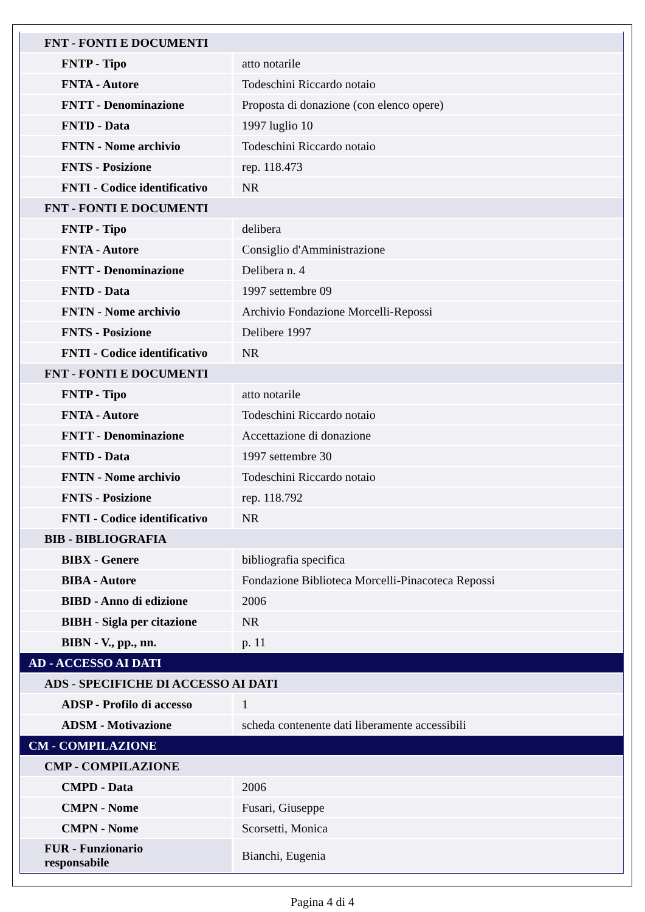| FNT - FONTI E DOCUMENTI | |
| FNTP - Tipo | atto notarile |
| FNTA - Autore | Todeschini Riccardo notaio |
| FNTT - Denominazione | Proposta di donazione (con elenco opere) |
| FNTD - Data | 1997 luglio 10 |
| FNTN - Nome archivio | Todeschini Riccardo notaio |
| FNTS - Posizione | rep. 118.473 |
| FNTI - Codice identificativo | NR |
| FNT - FONTI E DOCUMENTI | |
| FNTP - Tipo | delibera |
| FNTA - Autore | Consiglio d'Amministrazione |
| FNTT - Denominazione | Delibera n. 4 |
| FNTD - Data | 1997 settembre 09 |
| FNTN - Nome archivio | Archivio Fondazione Morcelli-Repossi |
| FNTS - Posizione | Delibere 1997 |
| FNTI - Codice identificativo | NR |
| FNT - FONTI E DOCUMENTI | |
| FNTP - Tipo | atto notarile |
| FNTA - Autore | Todeschini Riccardo notaio |
| FNTT - Denominazione | Accettazione di donazione |
| FNTD - Data | 1997 settembre 30 |
| FNTN - Nome archivio | Todeschini Riccardo notaio |
| FNTS - Posizione | rep. 118.792 |
| FNTI - Codice identificativo | NR |
| BIB - BIBLIOGRAFIA | |
| BIBX - Genere | bibliografia specifica |
| BIBA - Autore | Fondazione Biblioteca Morcelli-Pinacoteca Repossi |
| BIBD - Anno di edizione | 2006 |
| BIBH - Sigla per citazione | NR |
| BIBN - V., pp., nn. | p. 11 |
| AD - ACCESSO AI DATI | |
| ADS - SPECIFICHE DI ACCESSO AI DATI | |
| ADSP - Profilo di accesso | 1 |
| ADSM - Motivazione | scheda contenente dati liberamente accessibili |
| CM - COMPILAZIONE | |
| CMP - COMPILAZIONE | |
| CMPD - Data | 2006 |
| CMPN - Nome | Fusari, Giuseppe |
| CMPN - Nome | Scorsetti, Monica |
| FUR - Funzionario responsabile | Bianchi, Eugenia |
Pagina 4 di 4